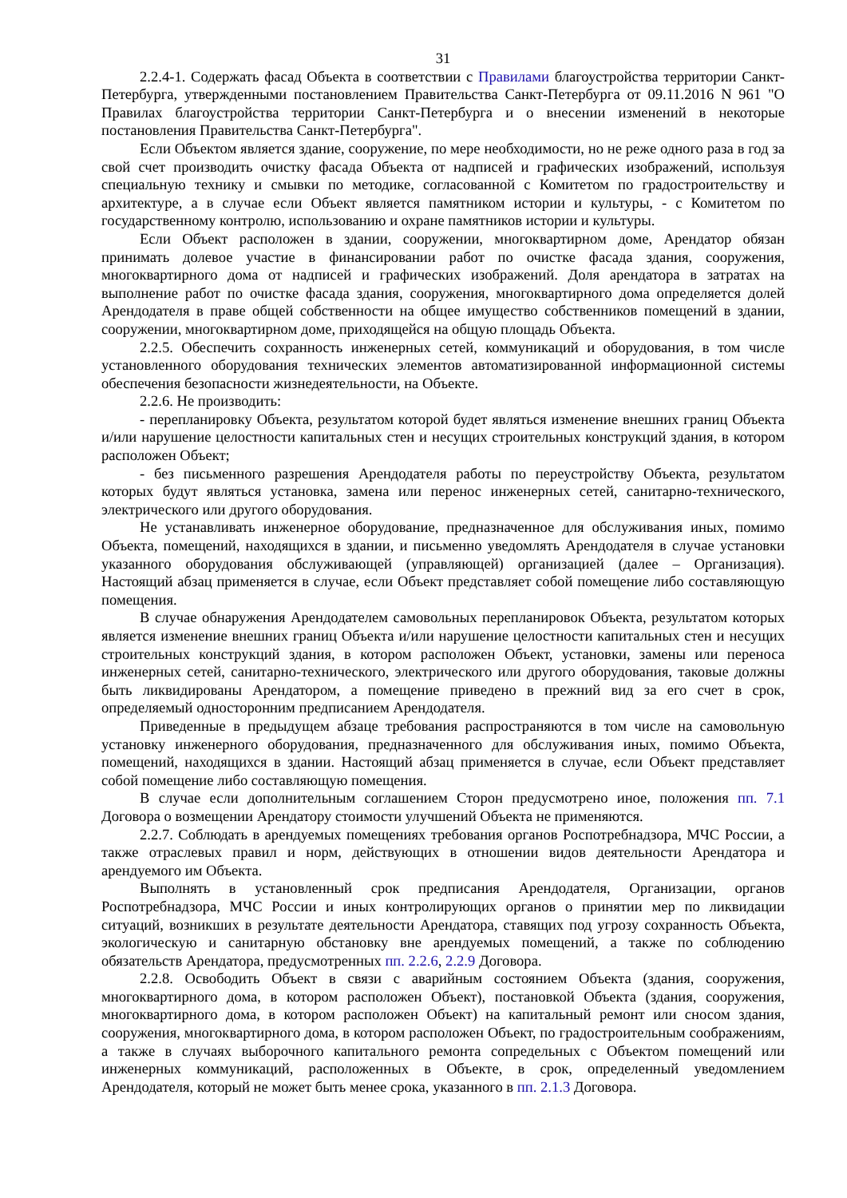31
2.2.4-1. Содержать фасад Объекта в соответствии с Правилами благоустройства территории Санкт-Петербурга, утвержденными постановлением Правительства Санкт-Петербурга от 09.11.2016 N 961 "О Правилах благоустройства территории Санкт-Петербурга и о внесении изменений в некоторые постановления Правительства Санкт-Петербурга".
Если Объектом является здание, сооружение, по мере необходимости, но не реже одного раза в год за свой счет производить очистку фасада Объекта от надписей и графических изображений, используя специальную технику и смывки по методике, согласованной с Комитетом по градостроительству и архитектуре, а в случае если Объект является памятником истории и культуры, - с Комитетом по государственному контролю, использованию и охране памятников истории и культуры.
Если Объект расположен в здании, сооружении, многоквартирном доме, Арендатор обязан принимать долевое участие в финансировании работ по очистке фасада здания, сооружения, многоквартирного дома от надписей и графических изображений. Доля арендатора в затратах на выполнение работ по очистке фасада здания, сооружения, многоквартирного дома определяется долей Арендодателя в праве общей собственности на общее имущество собственников помещений в здании, сооружении, многоквартирном доме, приходящейся на общую площадь Объекта.
2.2.5. Обеспечить сохранность инженерных сетей, коммуникаций и оборудования, в том числе установленного оборудования технических элементов автоматизированной информационной системы обеспечения безопасности жизнедеятельности, на Объекте.
2.2.6. Не производить:
- перепланировку Объекта, результатом которой будет являться изменение внешних границ Объекта и/или нарушение целостности капитальных стен и несущих строительных конструкций здания, в котором расположен Объект;
- без письменного разрешения Арендодателя работы по переустройству Объекта, результатом которых будут являться установка, замена или перенос инженерных сетей, санитарно-технического, электрического или другого оборудования.
Не устанавливать инженерное оборудование, предназначенное для обслуживания иных, помимо Объекта, помещений, находящихся в здании, и письменно уведомлять Арендодателя в случае установки указанного оборудования обслуживающей (управляющей) организацией (далее – Организация). Настоящий абзац применяется в случае, если Объект представляет собой помещение либо составляющую помещения.
В случае обнаружения Арендодателем самовольных перепланировок Объекта, результатом которых является изменение внешних границ Объекта и/или нарушение целостности капитальных стен и несущих строительных конструкций здания, в котором расположен Объект, установки, замены или переноса инженерных сетей, санитарно-технического, электрического или другого оборудования, таковые должны быть ликвидированы Арендатором, а помещение приведено в прежний вид за его счет в срок, определяемый односторонним предписанием Арендодателя.
Приведенные в предыдущем абзаце требования распространяются в том числе на самовольную установку инженерного оборудования, предназначенного для обслуживания иных, помимо Объекта, помещений, находящихся в здании. Настоящий абзац применяется в случае, если Объект представляет собой помещение либо составляющую помещения.
В случае если дополнительным соглашением Сторон предусмотрено иное, положения пп. 7.1 Договора о возмещении Арендатору стоимости улучшений Объекта не применяются.
2.2.7. Соблюдать в арендуемых помещениях требования органов Роспотребнадзора, МЧС России, а также отраслевых правил и норм, действующих в отношении видов деятельности Арендатора и арендуемого им Объекта.
Выполнять в установленный срок предписания Арендодателя, Организации, органов Роспотребнадзора, МЧС России и иных контролирующих органов о принятии мер по ликвидации ситуаций, возникших в результате деятельности Арендатора, ставящих под угрозу сохранность Объекта, экологическую и санитарную обстановку вне арендуемых помещений, а также по соблюдению обязательств Арендатора, предусмотренных пп. 2.2.6, 2.2.9 Договора.
2.2.8. Освободить Объект в связи с аварийным состоянием Объекта (здания, сооружения, многоквартирного дома, в котором расположен Объект), постановкой Объекта (здания, сооружения, многоквартирного дома, в котором расположен Объект) на капитальный ремонт или сносом здания, сооружения, многоквартирного дома, в котором расположен Объект, по градостроительным соображениям, а также в случаях выборочного капитального ремонта сопредельных с Объектом помещений или инженерных коммуникаций, расположенных в Объекте, в срок, определенный уведомлением Арендодателя, который не может быть менее срока, указанного в пп. 2.1.3 Договора.